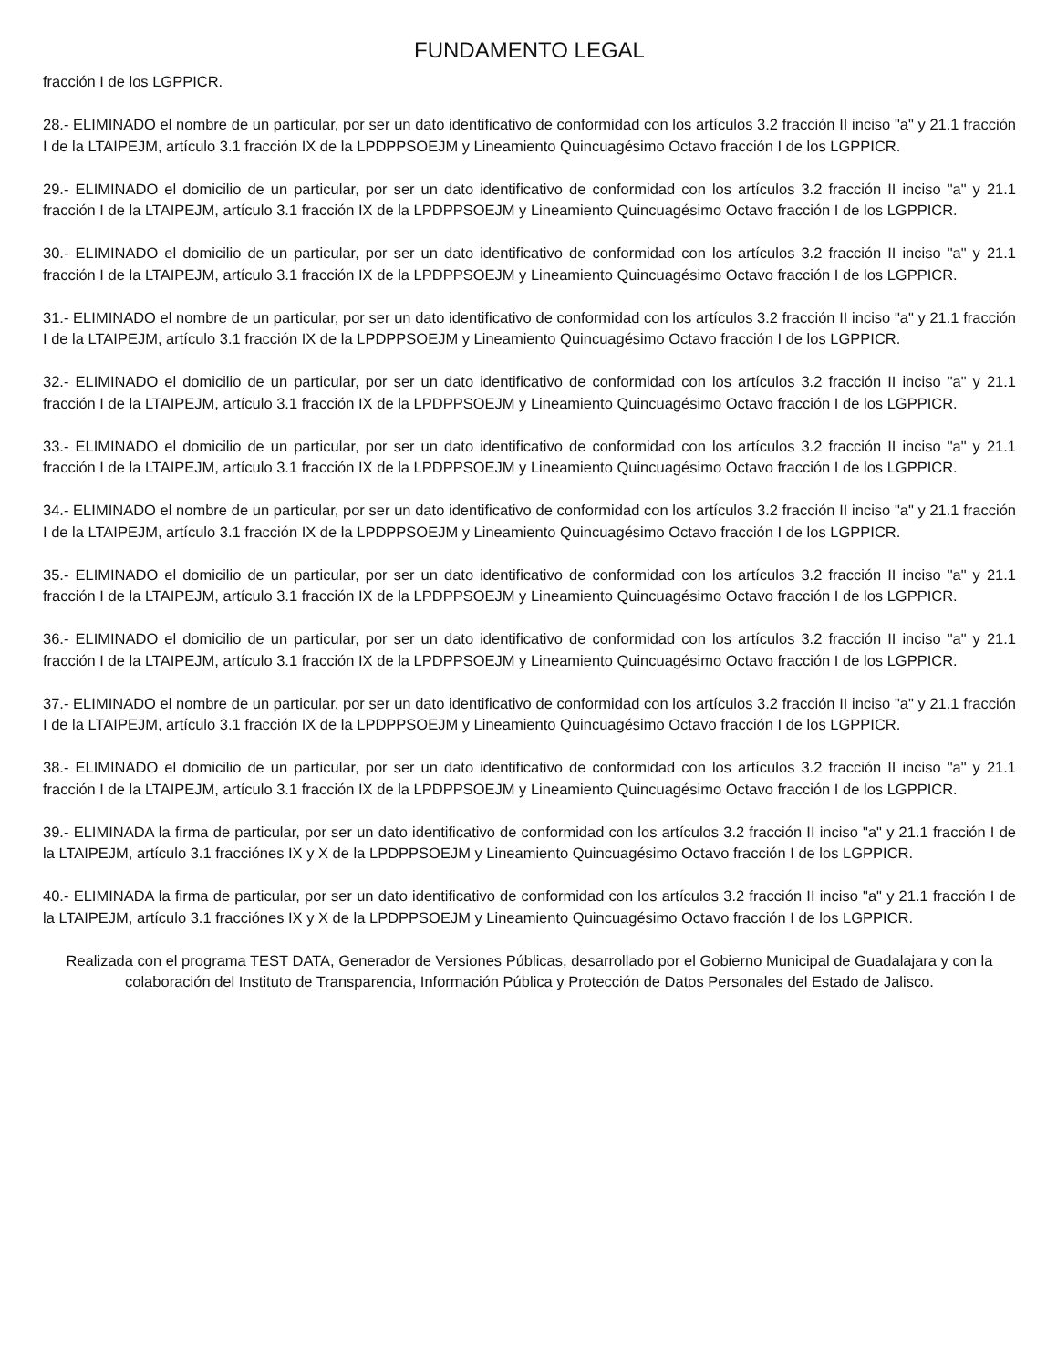FUNDAMENTO LEGAL
fracción I de los LGPPICR.
28.- ELIMINADO el nombre de un particular, por ser un dato identificativo de conformidad con los artículos 3.2 fracción II inciso "a" y 21.1 fracción I de la LTAIPEJM, artículo 3.1 fracción IX de la LPDPPSOEJM y Lineamiento Quincuagésimo Octavo fracción I de los LGPPICR.
29.- ELIMINADO el domicilio de un particular, por ser un dato identificativo de conformidad con los artículos 3.2 fracción II inciso "a" y 21.1 fracción I de la LTAIPEJM, artículo 3.1 fracción IX de la LPDPPSOEJM y Lineamiento Quincuagésimo Octavo fracción I de los LGPPICR.
30.- ELIMINADO el domicilio de un particular, por ser un dato identificativo de conformidad con los artículos 3.2 fracción II inciso "a" y 21.1 fracción I de la LTAIPEJM, artículo 3.1 fracción IX de la LPDPPSOEJM y Lineamiento Quincuagésimo Octavo fracción I de los LGPPICR.
31.- ELIMINADO el nombre de un particular, por ser un dato identificativo de conformidad con los artículos 3.2 fracción II inciso "a" y 21.1 fracción I de la LTAIPEJM, artículo 3.1 fracción IX de la LPDPPSOEJM y Lineamiento Quincuagésimo Octavo fracción I de los LGPPICR.
32.- ELIMINADO el domicilio de un particular, por ser un dato identificativo de conformidad con los artículos 3.2 fracción II inciso "a" y 21.1 fracción I de la LTAIPEJM, artículo 3.1 fracción IX de la LPDPPSOEJM y Lineamiento Quincuagésimo Octavo fracción I de los LGPPICR.
33.- ELIMINADO el domicilio de un particular, por ser un dato identificativo de conformidad con los artículos 3.2 fracción II inciso "a" y 21.1 fracción I de la LTAIPEJM, artículo 3.1 fracción IX de la LPDPPSOEJM y Lineamiento Quincuagésimo Octavo fracción I de los LGPPICR.
34.- ELIMINADO el nombre de un particular, por ser un dato identificativo de conformidad con los artículos 3.2 fracción II inciso "a" y 21.1 fracción I de la LTAIPEJM, artículo 3.1 fracción IX de la LPDPPSOEJM y Lineamiento Quincuagésimo Octavo fracción I de los LGPPICR.
35.- ELIMINADO el domicilio de un particular, por ser un dato identificativo de conformidad con los artículos 3.2 fracción II inciso "a" y 21.1 fracción I de la LTAIPEJM, artículo 3.1 fracción IX de la LPDPPSOEJM y Lineamiento Quincuagésimo Octavo fracción I de los LGPPICR.
36.- ELIMINADO el domicilio de un particular, por ser un dato identificativo de conformidad con los artículos 3.2 fracción II inciso "a" y 21.1 fracción I de la LTAIPEJM, artículo 3.1 fracción IX de la LPDPPSOEJM y Lineamiento Quincuagésimo Octavo fracción I de los LGPPICR.
37.- ELIMINADO el nombre de un particular, por ser un dato identificativo de conformidad con los artículos 3.2 fracción II inciso "a" y 21.1 fracción I de la LTAIPEJM, artículo 3.1 fracción IX de la LPDPPSOEJM y Lineamiento Quincuagésimo Octavo fracción I de los LGPPICR.
38.- ELIMINADO el domicilio de un particular, por ser un dato identificativo de conformidad con los artículos 3.2 fracción II inciso "a" y 21.1 fracción I de la LTAIPEJM, artículo 3.1 fracción IX de la LPDPPSOEJM y Lineamiento Quincuagésimo Octavo fracción I de los LGPPICR.
39.- ELIMINADA la firma de particular, por ser un dato identificativo de conformidad con los artículos 3.2 fracción II inciso "a" y 21.1 fracción I de la LTAIPEJM, artículo 3.1 fracciónes IX y X de la LPDPPSOEJM y Lineamiento Quincuagésimo Octavo fracción I de los LGPPICR.
40.- ELIMINADA la firma de particular, por ser un dato identificativo de conformidad con los artículos 3.2 fracción II inciso "a" y 21.1 fracción I de la LTAIPEJM, artículo 3.1 fracciónes IX y X de la LPDPPSOEJM y Lineamiento Quincuagésimo Octavo fracción I de los LGPPICR.
Realizada con el programa TEST DATA, Generador de Versiones Públicas, desarrollado por el Gobierno Municipal de Guadalajara y con la colaboración del Instituto de Transparencia, Información Pública y Protección de Datos Personales del Estado de Jalisco.